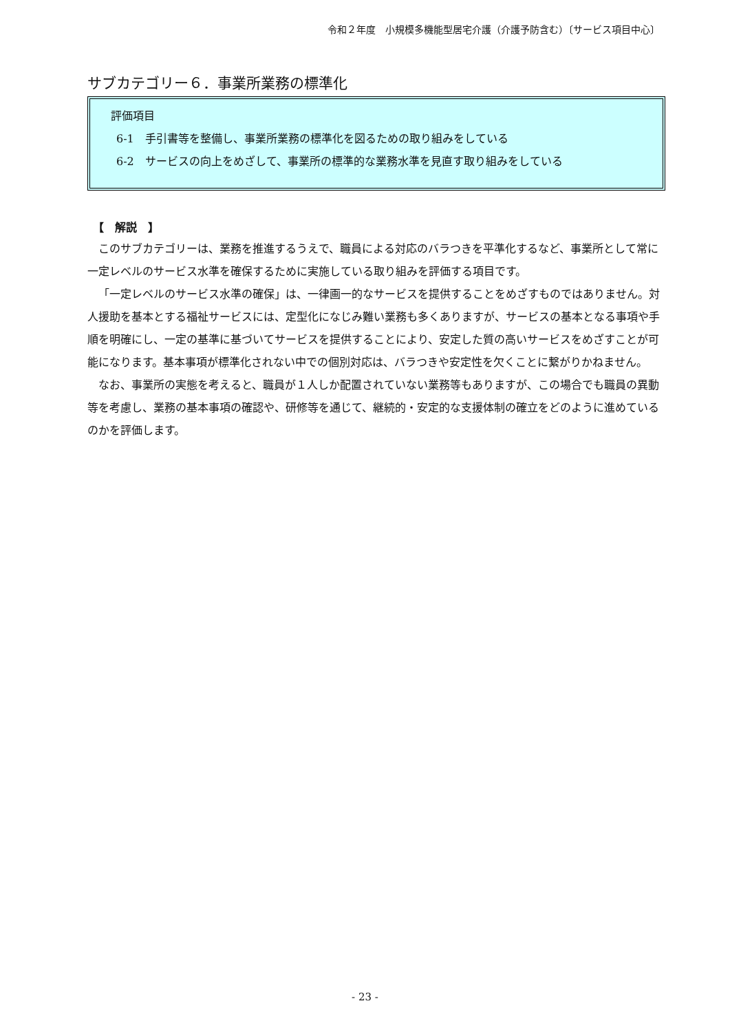令和２年度　小規模多機能型居宅介護（介護予防含む）〔サービス項目中心〕
サブカテゴリー６．事業所業務の標準化
評価項目
6-1　手引書等を整備し、事業所業務の標準化を図るための取り組みをしている
6-2　サービスの向上をめざして、事業所の標準的な業務水準を見直す取り組みをしている
【　解説　】
このサブカテゴリーは、業務を推進するうえで、職員による対応のバラつきを平準化するなど、事業所として常に一定レベルのサービス水準を確保するために実施している取り組みを評価する項目です。
「一定レベルのサービス水準の確保」は、一律画一的なサービスを提供することをめざすものではありません。対人援助を基本とする福祉サービスには、定型化になじみ難い業務も多くありますが、サービスの基本となる事項や手順を明確にし、一定の基準に基づいてサービスを提供することにより、安定した質の高いサービスをめざすことが可能になります。基本事項が標準化されない中での個別対応は、バラつきや安定性を欠くことに繋がりかねません。
なお、事業所の実態を考えると、職員が１人しか配置されていない業務等もありますが、この場合でも職員の異動等を考慮し、業務の基本事項の確認や、研修等を通じて、継続的・安定的な支援体制の確立をどのように進めているのかを評価します。
- 23 -